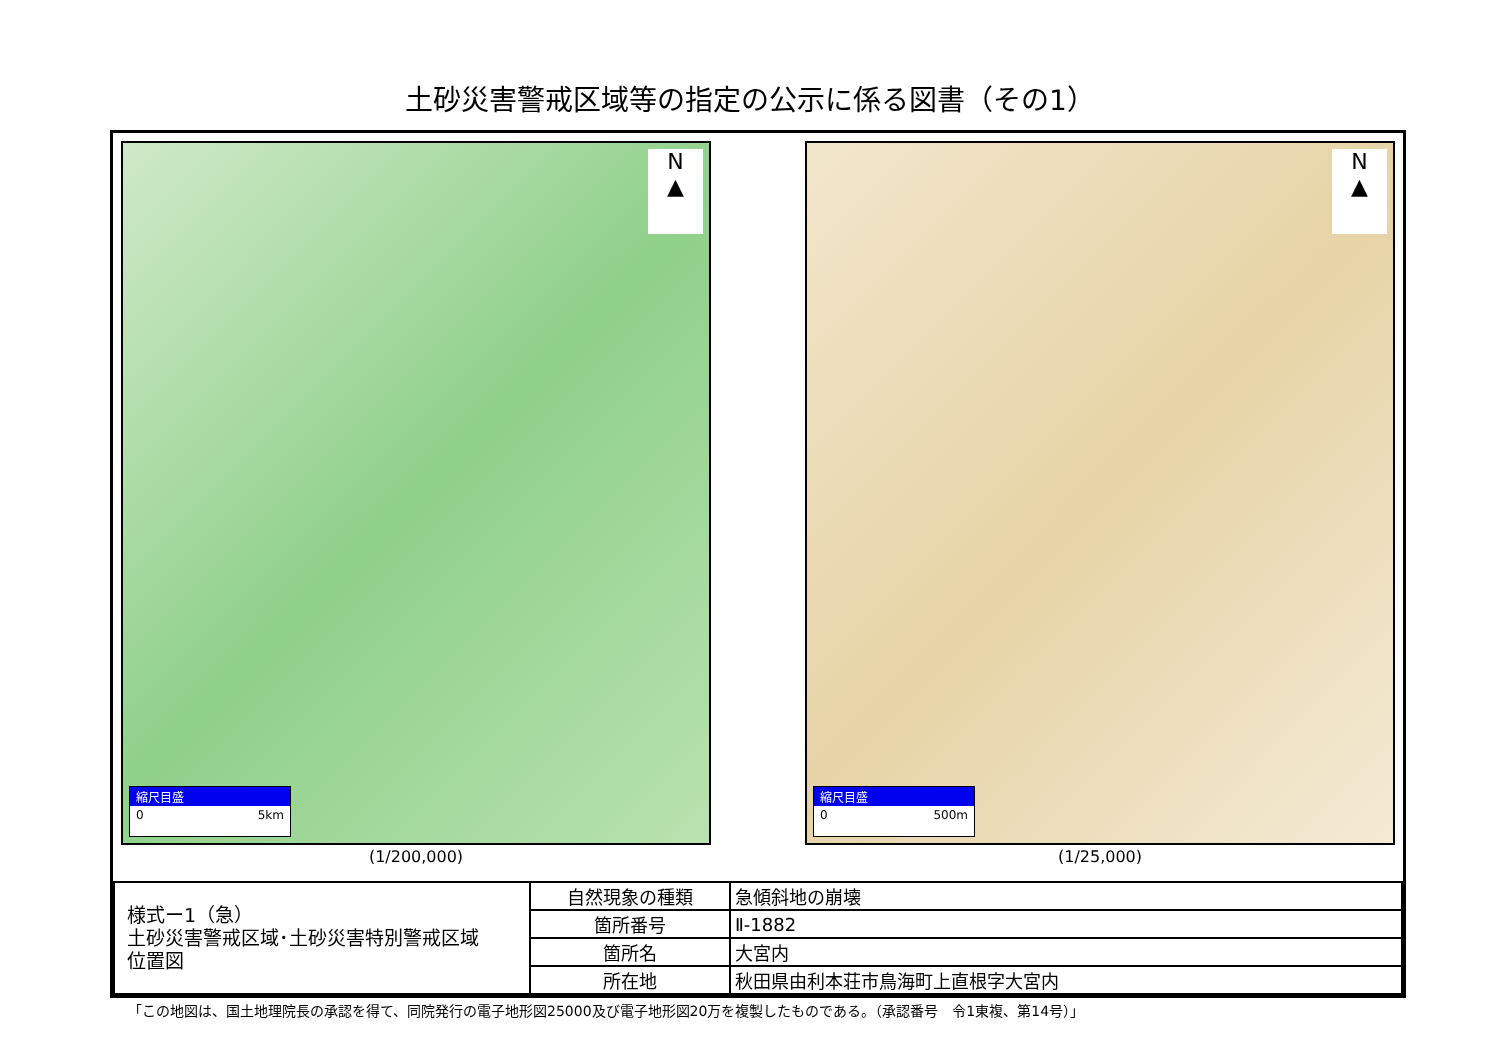土砂災害警戒区域等の指定の公示に係る図書（その1）
N
▲
縮尺目盛
0 5km
(1/200,000)
N
▲
縮尺目盛
0 500m
(1/25,000)
| 様式ー1（急） 土砂災害警戒区域･土砂災害特別警戒区域 位置図 | 自然現象の種類 | 急傾斜地の崩壊 |
| | 箇所番号 | Ⅱ-1882 |
| | 箇所名 | 大宮内 |
| | 所在地 | 秋田県由利本荘市鳥海町上直根字大宮内 |
「この地図は、国土地理院長の承認を得て、同院発行の電子地形図25000及び電子地形図20万を複製したものである。（承認番号　令1東複、第14号）」